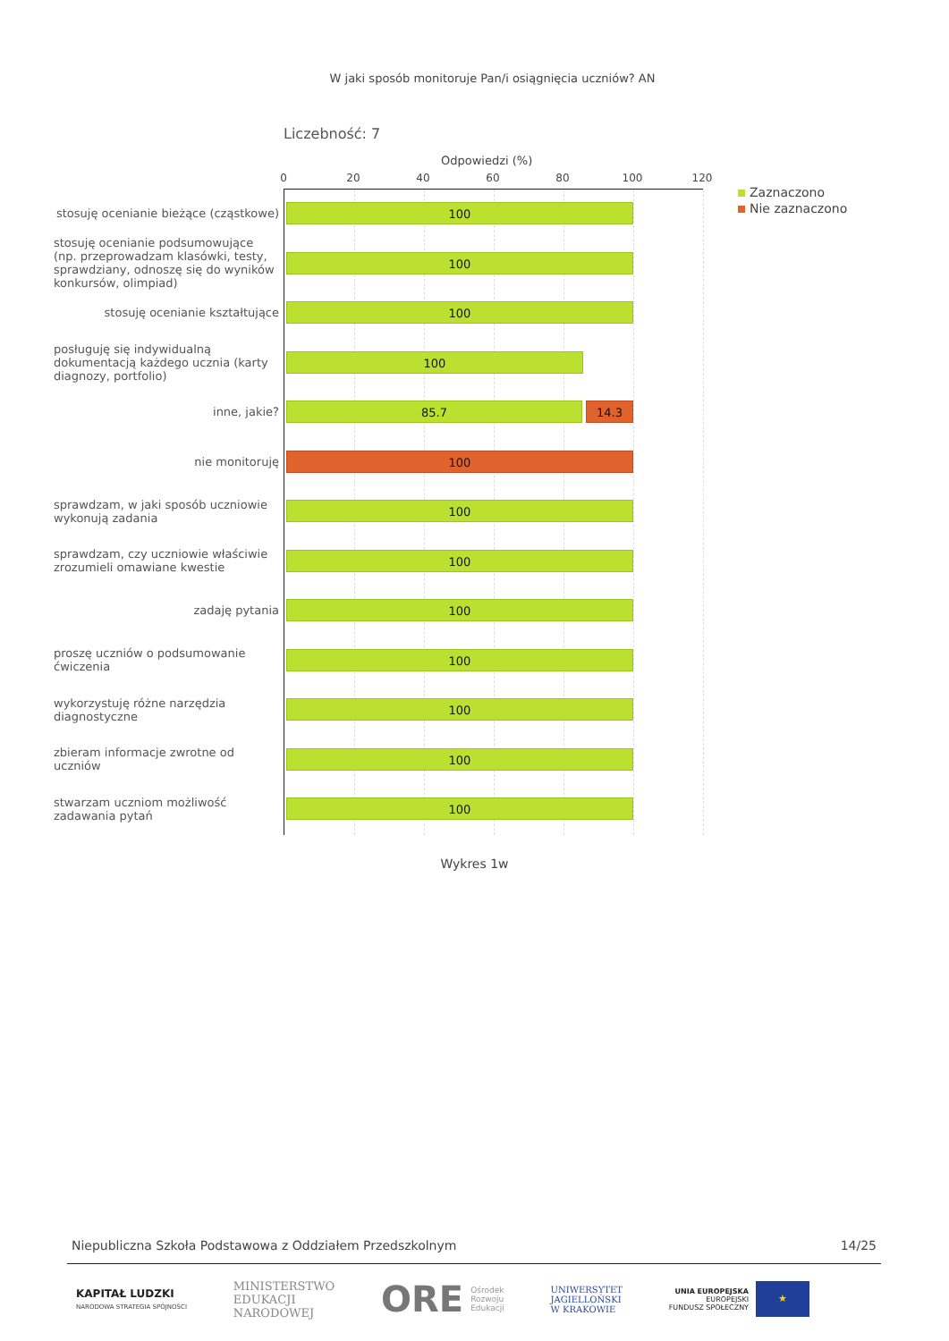W jaki sposób monitoruje Pan/i osiągnięcia uczniów? AN
Liczebność: 7
Odpowiedzi (%)
0 20 40 60 80 100 120
Zaznaczono
Nie zaznaczono
stosuję ocenianie bieżące (cząstkowe)
100
stosuję ocenianie podsumowujące (np. przeprowadzam klasówki, testy, sprawdziany, odnoszę się do wyników konkursów, olimpiad)
100
stosuję ocenianie kształtujące
100
posługuję się indywidualną dokumentacją każdego ucznia (karty diagnozy, portfolio)
100
inne, jakie?
85.7 14.3
nie monitoruję
100
sprawdzam, w jaki sposób uczniowie wykonują zadania
100
sprawdzam, czy uczniowie właściwie zrozumieli omawiane kwestie
100
zadaję pytania
100
proszę uczniów o podsumowanie ćwiczenia
100
wykorzystuję różne narzędzia diagnostyczne
100
zbieram informacje zwrotne od uczniów
100
stwarzam uczniom możliwość zadawania pytań
100
Wykres 1w
Niepubliczna Szkoła Podstawowa z Oddziałem Przedszkolnym 14/25
KAPITAŁ LUDZKI
NARODOWA STRATEGIA SPÓJNOŚCI
MINISTERSTWO
EDUKACJI
NARODOWEJ
ORE Ośrodek
Rozwoju
Edukacji
UNIWERSYTET
JAGIELLOŃSKI
W KRAKOWIE
UNIA EUROPEJSKA
EUROPEJSKI
FUNDUSZ SPOŁECZNY ★